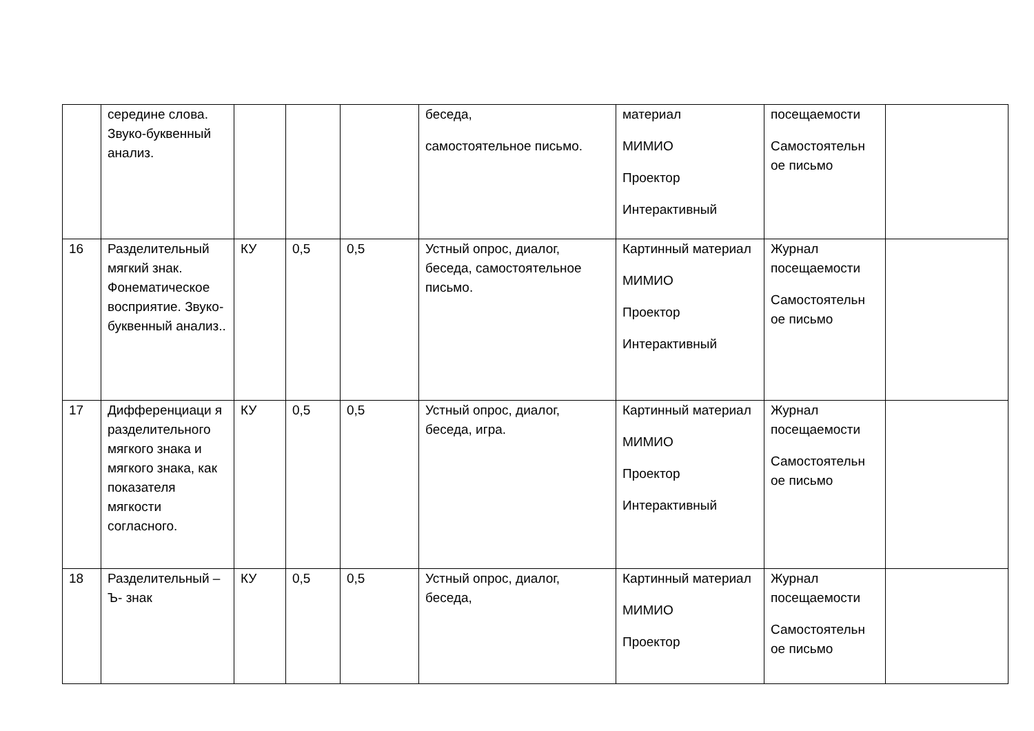| | середине слова. Звуко-буквенный анализ. | | | | беседа, самостоятельное письмо. | материал МИМИО Проектор Интерактивный | посещаемости Самостоятельн ое письмо | |
| 16 | Разделительный мягкий знак. Фонематическое восприятие. Звуко-буквенный анализ.. | КУ | 0,5 | 0,5 | Устный опрос, диалог, беседа, самостоятельное письмо. | Картинный материал МИМИО Проектор Интерактивный | Журнал посещаемости Самостоятельн ое письмо | |
| 17 | Дифференциаци я разделительного мягкого знака и мягкого знака, как показателя мягкости согласного. | КУ | 0,5 | 0,5 | Устный опрос, диалог, беседа, игра. | Картинный материал МИМИО Проектор Интерактивный | Журнал посещаемости Самостоятельн ое письмо | |
| 18 | Разделительный –Ъ- знак | КУ | 0,5 | 0,5 | Устный опрос, диалог, беседа, | Картинный материал МИМИО Проектор | Журнал посещаемости Самостоятельн ое письмо | |